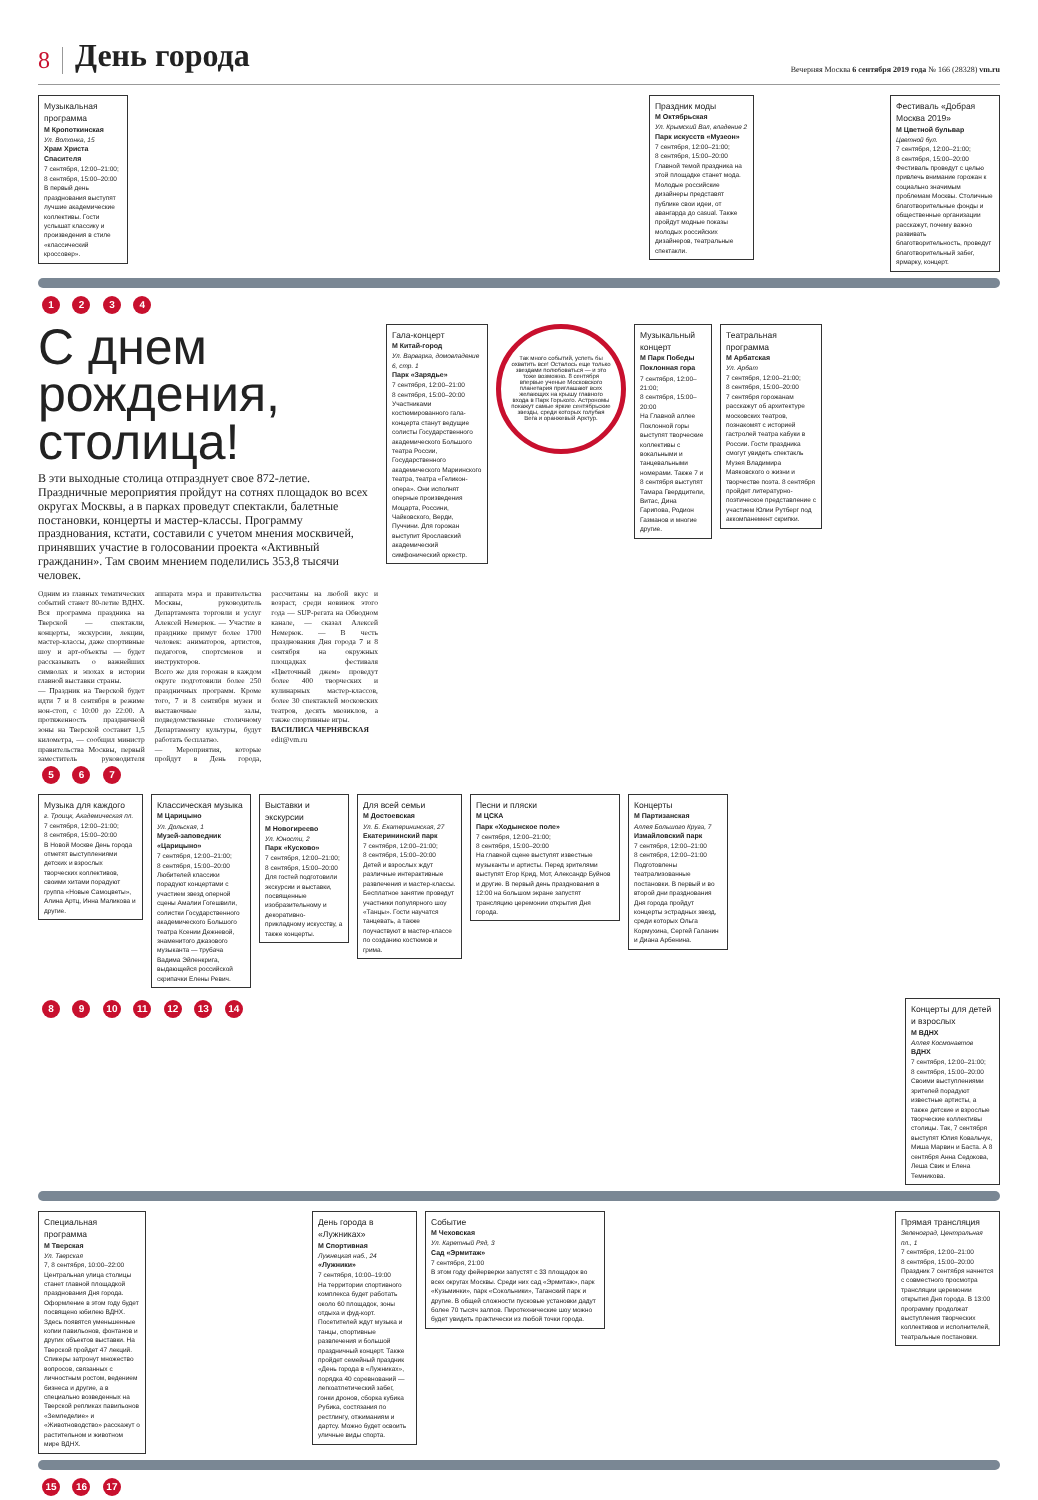8 День города Вечерняя Москва 6 сентября 2019 года № 166 (28328) vm.ru
Музыкальная программа
М Кропоткинская
Ул. Волхонка, 15
Храм Христа Спасителя
7 сентября, 12:00–21:00;
8 сентября, 15:00–20:00
В первый день празднования выступят лучшие академические коллективы. Гости услышат классику и произведения в стиле «классический кроссовер».
Праздник моды
М Октябрьская
Ул. Крымский Вал, владение 2
Парк искусств «Музеон»
7 сентября, 12:00–21:00;
8 сентября, 15:00–20:00
Главной темой праздника на этой площадке станет мода. Молодые российские дизайнеры представят публике свои идеи, от авангарда до casual. Также пройдут модные показы молодых российских дизайнеров, театральные спектакли.
Фестиваль «Добрая Москва 2019»
М Цветной бульвар
Цветной бул.
7 сентября, 12:00–21:00;
8 сентября, 15:00–20:00
Фестиваль проведут с целью привлечь внимание горожан к социально значимым проблемам Москвы. Столичные благотворительные фонды и общественные организации расскажут, почему важно развивать благотворительность, проведут благотворительный забег, ярмарку, концерт.
1 2 3 4
С днем рождения, столица!
В эти выходные столица отпразднует свое 872-летие. Праздничные мероприятия пройдут на сотнях площадок во всех округах Москвы, а в парках проведут спектакли, балетные постановки, концерты и мастер-классы. Программу празднования, кстати, составили с учетом мнения москвичей, принявших участие в голосовании проекта «Активный гражданин». Там своим мнением поделились 353,8 тысячи человек.
Одним из главных тематических событий станет 80-летие ВДНХ. Вся программа праздника на Тверской — спектакли, концерты, экскурсии, лекции, мастер-классы, даже спортивные шоу и арт-объекты — будет рассказывать о важнейших символах и эпохах в истории главной выставки страны.
— Праздник на Тверской будет идти 7 и 8 сентября в режиме нон-стоп, с 10:00 до 22:00. А протяженность праздничной зоны на Тверской составит 1,5 километра, — сообщил министр правительства Москвы, первый заместитель руководителя аппарата мэра и правительства Москвы, руководитель Департамента торговли и услуг Алексей Немерюк. — Участие в празднике примут более 1700 человек: аниматоров, артистов, педагогов, спортсменов и инструкторов.
Всего же для горожан в каждом округе подготовили более 250 праздничных программ. Кроме того, 7 и 8 сентября музеи и выставочные залы, подведомственные столичному Департаменту культуры, будут работать бесплатно.
— Мероприятия, которые пройдут в День города, рассчитаны на любой вкус и возраст, среди новинок этого года — SUP-регата на Обводном канале, — сказал Алексей Немерюк. — В честь празднования Дня города 7 и 8 сентября на окружных площадках фестиваля «Цветочный джем» проведут более 400 творческих и кулинарных мастер-классов, более 30 спектаклей московских театров, десять мюзиклов, а также спортивные игры.
ВАСИЛИСА ЧЕРНЯВСКАЯ
edit@vm.ru
Гала-концерт
М Китай-город
Ул. Варварка, домовладение 6, стр. 1
Парк «Зарядье»
7 сентября, 12:00–21:00
8 сентября, 15:00–20:00
Участниками костюмированного гала-концерта станут ведущие солисты Государственного академического Большого театра России, Государственного академического Мариинского театра, театра «Геликон-опера». Они исполнят оперные произведения Моцарта, Россини, Чайковского, Верди, Пуччини. Для горожан выступит Ярославский академический симфонический оркестр.
Так много событий, успеть бы охватить все! Осталось еще только звездами полюбоваться — и это тоже возможно. 8 сентября впервые ученые Московского планетария приглашают всех желающих на крышу главного входа в Парк Горького. Астрономы покажут самые яркие сентябрьские звезды, среди которых голубая Вега и оранжевый Арктур.
Музыкальный концерт
М Парк Победы
Поклонная гора
7 сентября, 12:00–21:00;
8 сентября, 15:00–20:00
На Главной аллее Поклонной горы выступят творческие коллективы с вокальными и танцевальными номерами. Также 7 и 8 сентября выступят Тамара Гвердцители, Витас, Дина Гарипова, Родион Газманов и многие другие.
Театральная программа
М Арбатская
Ул. Арбат
7 сентября, 12:00–21:00;
8 сентября, 15:00–20:00
7 сентября горожанам расскажут об архитектуре московских театров, познакомят с историей гастролей театра кабуки в России. Гости праздника смогут увидеть спектакль Музея Владимира Маяковского о жизни и творчестве поэта. 8 сентября пройдет литературно-поэтическое представление с участием Юлии Рутберг под аккомпанемент скрипки.
5 6 7
Музыка для каждого
г. Троицк, Академическая пл.
7 сентября, 12:00–21:00;
8 сентября, 15:00–20:00
В Новой Москве День города отметят выступлениями детских и взрослых творческих коллективов, своими хитами порадуют группа «Новые Самоцветы», Алина Артц, Инна Маликова и другие.
Классическая музыка
М Царицыно
Ул. Дольская, 1
Музей-заповедник «Царицыно»
7 сентября, 12:00–21:00;
8 сентября, 15:00–20:00
Любителей классики порадуют концертами с участием звезд оперной сцены Амалии Гогешвили, солистки Государственного академического Большого театра Ксении Дежневой, знаменитого джазового музыканта — трубача Вадима Эйленкрига, выдающейся российской скрипачки Елены Ревич.
Выставки и экскурсии
М Новогиреево
Ул. Юности, 2
Парк «Кусково»
7 сентября, 12:00–21:00;
8 сентября, 15:00–20:00
Для гостей подготовили экскурсии и выставки, посвященные изобразительному и декоративно-прикладному искусству, а также концерты.
Для всей семьи
М Достоевская
Ул. Б. Екатерининская, 27
Екатерининский парк
7 сентября, 12:00–21:00;
8 сентября, 15:00–20:00
Детей и взрослых ждут различные интерактивные развлечения и мастер-классы. Бесплатное занятие проведут участники популярного шоу «Танцы». Гости научатся танцевать, а также поучаствуют в мастер-классе по созданию костюмов и грима.
Песни и пляски
М ЦСКА
Парк «Ходынское поле»
7 сентября, 12:00–21:00;
8 сентября, 15:00–20:00
На главной сцене выступят известные музыканты и артисты. Перед зрителями выступят Егор Крид, Мот, Александр Буйнов и другие. В первый день празднования в 12:00 на большом экране запустят трансляцию церемонии открытия Дня города.
Концерты
М Партизанская
Аллея Большого Круга, 7
Измайловский парк
7 сентября, 12:00–21:00
8 сентября, 12:00–21:00
Подготовлены театрализованные постановки. В первый и во второй дни празднования Дня города пройдут концерты эстрадных звезд, среди которых Ольга Кормухина, Сергей Галанин и Диана Арбенина.
8 9 10 11 12 13 14
Концерты для детей и взрослых
М ВДНХ
Аллея Космонавтов
ВДНХ
7 сентября, 12:00–21:00;
8 сентября, 15:00–20:00
Своими выступлениями зрителей порадуют известные артисты, а также детские и взрослые творческие коллективы столицы. Так, 7 сентября выступят Юлия Ковальчук, Миша Марвин и Баста. А 8 сентября Анна Седокова, Леша Свик и Елена Темникова.
Специальная программа
М Тверская
Ул. Тверская
7, 8 сентября, 10:00–22:00
Центральная улица столицы станет главной площадкой празднования Дня города. Оформление в этом году будет посвящено юбилею ВДНХ. Здесь появятся уменьшенные копии павильонов, фонтанов и других объектов выставки. На Тверской пройдет 47 лекций. Спикеры затронут множество вопросов, связанных с личностным ростом, ведением бизнеса и другие, а в специально возведенных на Тверской репликах павильонов «Земледелие» и «Животноводство» расскажут о растительном и животном мире ВДНХ.
День города в «Лужниках»
М Спортивная
Лужнецкая наб., 24
«Лужники»
7 сентября, 10:00–19:00
На территории спортивного комплекса будет работать около 60 площадок, зоны отдыха и фуд-корт. Посетителей ждут музыка и танцы, спортивные развлечения и большой праздничный концерт. Также пройдет семейный праздник «День города в «Лужниках», порядка 40 соревнований — легкоатлетический забег, гонки дронов, сборка кубика Рубика, состязания по рестлингу, отжиманиям и дартсу. Можно будет освоить уличные виды спорта.
Событие
М Чеховская
Ул. Каретный Ряд, 3
Сад «Эрмитаж»
7 сентября, 21:00
В этом году фейерверки запустят с 33 площадок во всех округах Москвы. Среди них сад «Эрмитаж», парк «Кузьминки», парк «Сокольники», Таганский парк и другие. В общей сложности пусковые установки дадут более 70 тысяч залпов. Пиротехнические шоу можно будет увидеть практически из любой точки города.
Прямая трансляция
Зеленоград, Центральная пл., 1
7 сентября, 12:00–21:00
8 сентября, 15:00–20:00
Праздник 7 сентября начнется с совместного просмотра трансляции церемонии открытия Дня города. В 13:00 программу продолжат выступления творческих коллективов и исполнителей, театральные постановки.
15 16 17